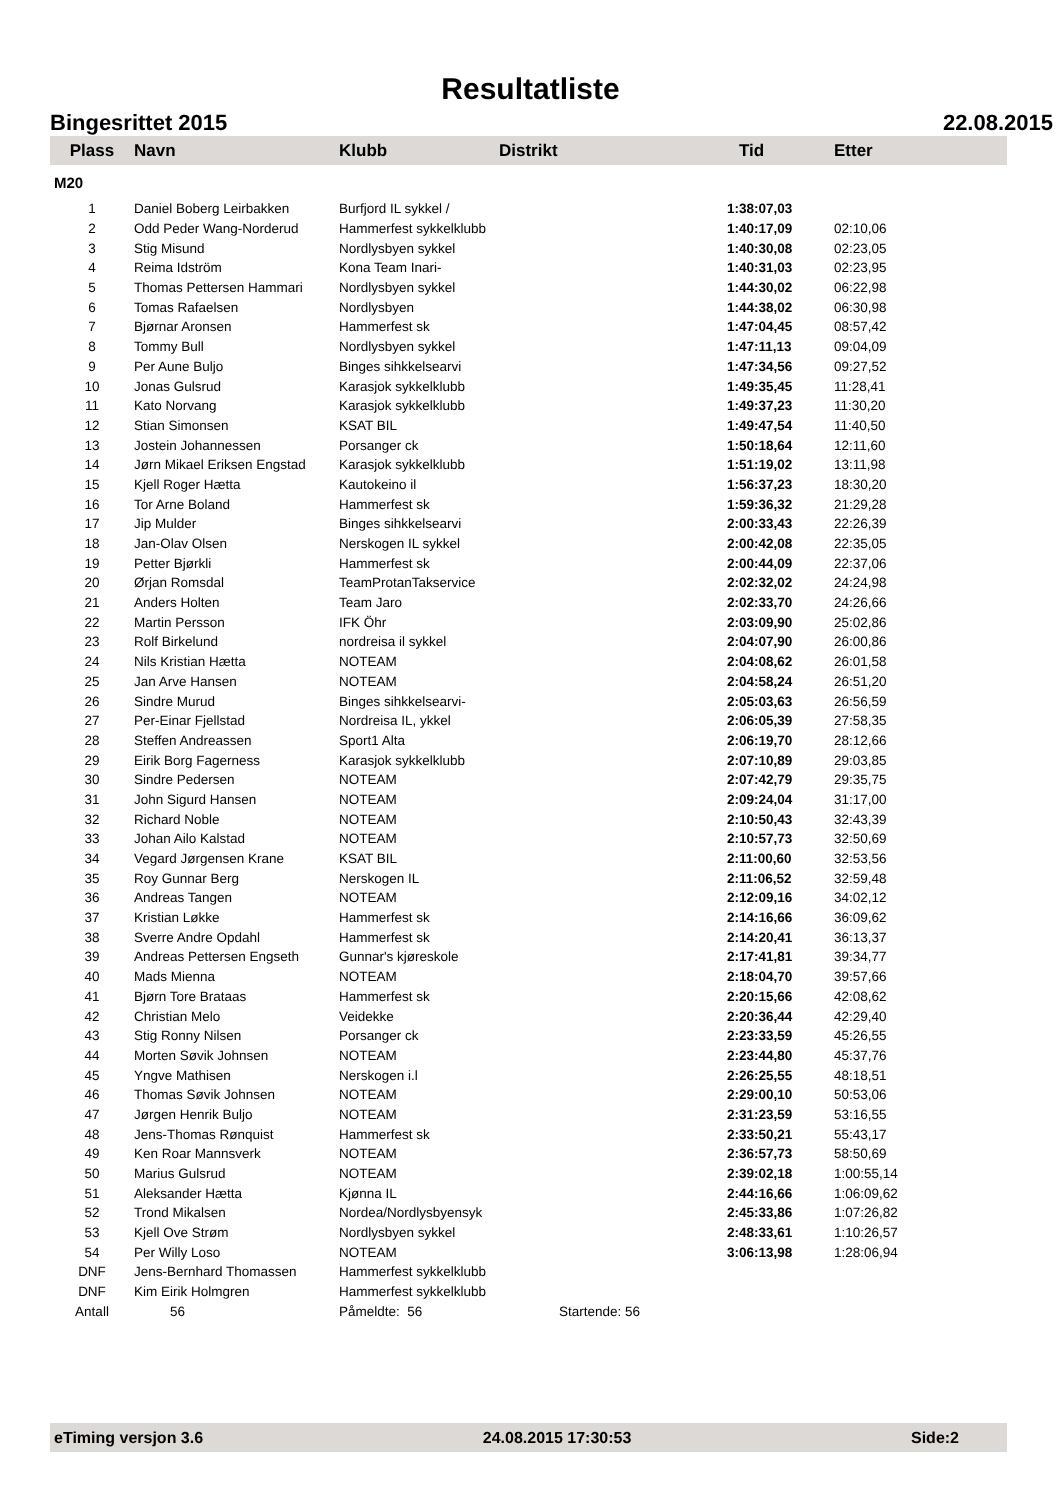Resultatliste
Bingesrittet 2015 22.08.2015
| Plass | Navn | Klubb | Distrikt | Tid | Etter |
| --- | --- | --- | --- | --- | --- |
| M20 | | | | | |
| 1 | Daniel Boberg Leirbakken | Burfjord IL sykkel / | | 1:38:07,03 | |
| 2 | Odd Peder Wang-Norderud | Hammerfest sykkelklubb | | 1:40:17,09 | 02:10,06 |
| 3 | Stig Misund | Nordlysbyen sykkel | | 1:40:30,08 | 02:23,05 |
| 4 | Reima Idström | Kona Team Inari- | | 1:40:31,03 | 02:23,95 |
| 5 | Thomas Pettersen Hammari | Nordlysbyen sykkel | | 1:44:30,02 | 06:22,98 |
| 6 | Tomas Rafaelsen | Nordlysbyen | | 1:44:38,02 | 06:30,98 |
| 7 | Bjørnar Aronsen | Hammerfest sk | | 1:47:04,45 | 08:57,42 |
| 8 | Tommy Bull | Nordlysbyen sykkel | | 1:47:11,13 | 09:04,09 |
| 9 | Per Aune Buljo | Binges sihkkelsearvi | | 1:47:34,56 | 09:27,52 |
| 10 | Jonas Gulsrud | Karasjok sykkelklubb | | 1:49:35,45 | 11:28,41 |
| 11 | Kato Norvang | Karasjok sykkelklubb | | 1:49:37,23 | 11:30,20 |
| 12 | Stian Simonsen | KSAT BIL | | 1:49:47,54 | 11:40,50 |
| 13 | Jostein Johannessen | Porsanger ck | | 1:50:18,64 | 12:11,60 |
| 14 | Jørn Mikael Eriksen Engstad | Karasjok sykkelklubb | | 1:51:19,02 | 13:11,98 |
| 15 | Kjell Roger Hætta | Kautokeino il | | 1:56:37,23 | 18:30,20 |
| 16 | Tor Arne Boland | Hammerfest sk | | 1:59:36,32 | 21:29,28 |
| 17 | Jip Mulder | Binges sihkkelsearvi | | 2:00:33,43 | 22:26,39 |
| 18 | Jan-Olav Olsen | Nerskogen IL sykkel | | 2:00:42,08 | 22:35,05 |
| 19 | Petter Bjørkli | Hammerfest sk | | 2:00:44,09 | 22:37,06 |
| 20 | Ørjan Romsdal | TeamProtanTakservice | | 2:02:32,02 | 24:24,98 |
| 21 | Anders Holten | Team Jaro | | 2:02:33,70 | 24:26,66 |
| 22 | Martin Persson | IFK Öhr | | 2:03:09,90 | 25:02,86 |
| 23 | Rolf Birkelund | nordreisa il sykkel | | 2:04:07,90 | 26:00,86 |
| 24 | Nils Kristian Hætta | NOTEAM | | 2:04:08,62 | 26:01,58 |
| 25 | Jan Arve Hansen | NOTEAM | | 2:04:58,24 | 26:51,20 |
| 26 | Sindre Murud | Binges sihkkelsearvi- | | 2:05:03,63 | 26:56,59 |
| 27 | Per-Einar Fjellstad | Nordreisa IL, ykkel | | 2:06:05,39 | 27:58,35 |
| 28 | Steffen Andreassen | Sport1 Alta | | 2:06:19,70 | 28:12,66 |
| 29 | Eirik Borg Fagerness | Karasjok sykkelklubb | | 2:07:10,89 | 29:03,85 |
| 30 | Sindre Pedersen | NOTEAM | | 2:07:42,79 | 29:35,75 |
| 31 | John Sigurd Hansen | NOTEAM | | 2:09:24,04 | 31:17,00 |
| 32 | Richard Noble | NOTEAM | | 2:10:50,43 | 32:43,39 |
| 33 | Johan Ailo Kalstad | NOTEAM | | 2:10:57,73 | 32:50,69 |
| 34 | Vegard Jørgensen Krane | KSAT BIL | | 2:11:00,60 | 32:53,56 |
| 35 | Roy Gunnar Berg | Nerskogen IL | | 2:11:06,52 | 32:59,48 |
| 36 | Andreas Tangen | NOTEAM | | 2:12:09,16 | 34:02,12 |
| 37 | Kristian Løkke | Hammerfest sk | | 2:14:16,66 | 36:09,62 |
| 38 | Sverre Andre Opdahl | Hammerfest sk | | 2:14:20,41 | 36:13,37 |
| 39 | Andreas Pettersen Engseth | Gunnar's kjøreskole | | 2:17:41,81 | 39:34,77 |
| 40 | Mads Mienna | NOTEAM | | 2:18:04,70 | 39:57,66 |
| 41 | Bjørn Tore Brataas | Hammerfest sk | | 2:20:15,66 | 42:08,62 |
| 42 | Christian Melo | Veidekke | | 2:20:36,44 | 42:29,40 |
| 43 | Stig Ronny Nilsen | Porsanger ck | | 2:23:33,59 | 45:26,55 |
| 44 | Morten Søvik Johnsen | NOTEAM | | 2:23:44,80 | 45:37,76 |
| 45 | Yngve Mathisen | Nerskogen i.l | | 2:26:25,55 | 48:18,51 |
| 46 | Thomas Søvik Johnsen | NOTEAM | | 2:29:00,10 | 50:53,06 |
| 47 | Jørgen Henrik Buljo | NOTEAM | | 2:31:23,59 | 53:16,55 |
| 48 | Jens-Thomas Rønquist | Hammerfest sk | | 2:33:50,21 | 55:43,17 |
| 49 | Ken Roar Mannsverk | NOTEAM | | 2:36:57,73 | 58:50,69 |
| 50 | Marius Gulsrud | NOTEAM | | 2:39:02,18 | 1:00:55,14 |
| 51 | Aleksander Hætta | Kjønna IL | | 2:44:16,66 | 1:06:09,62 |
| 52 | Trond Mikalsen | Nordea/Nordlysbyensyk | | 2:45:33,86 | 1:07:26,82 |
| 53 | Kjell Ove Strøm | Nordlysbyen sykkel | | 2:48:33,61 | 1:10:26,57 |
| 54 | Per Willy Loso | NOTEAM | | 3:06:13,98 | 1:28:06,94 |
| DNF | Jens-Bernhard Thomassen | Hammerfest sykkelklubb | | | |
| DNF | Kim Eirik Holmgren | Hammerfest sykkelklubb | | | |
| Antall | 56 | Påmeldte: 56 | Startende: 56 | | |
eTiming versjon 3.6 24.08.2015 17:30:53 Side:2